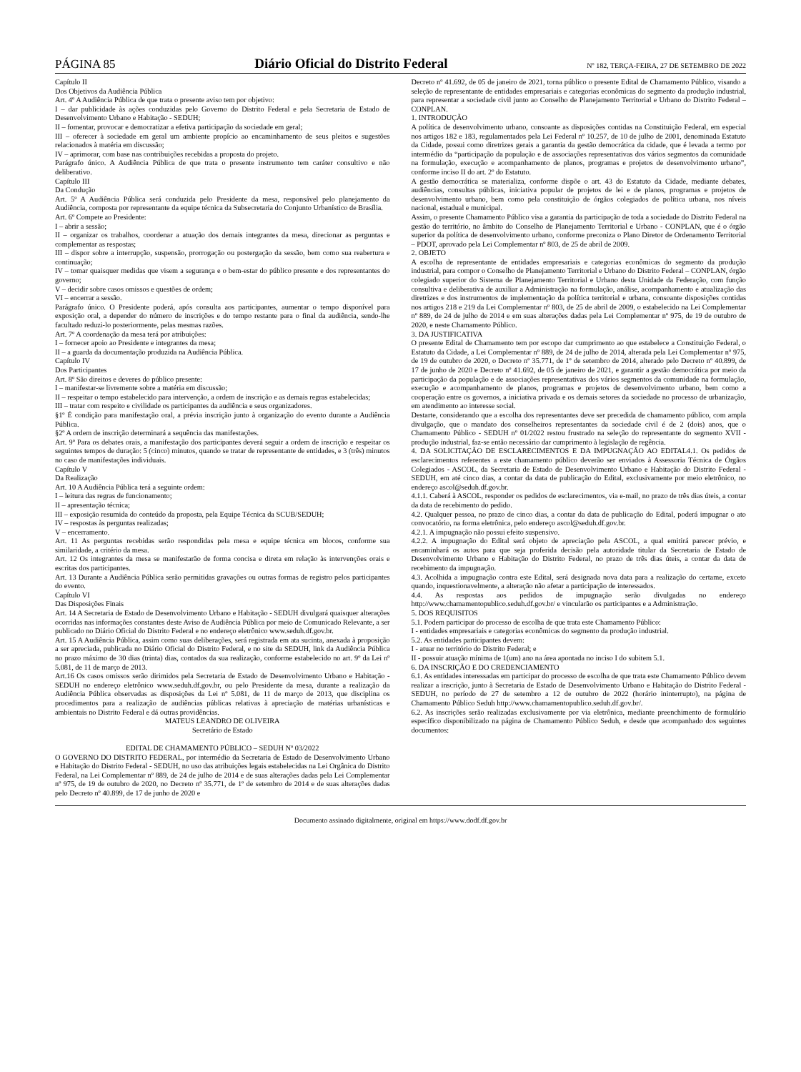PÁGINA 85 Diário Oficial do Distrito Federal Nº 182, TERÇA-FEIRA, 27 DE SETEMBRO DE 2022
Capítulo II
Dos Objetivos da Audiência Pública
Art. 4º A Audiência Pública de que trata o presente aviso tem por objetivo:
I – dar publicidade às ações conduzidas pelo Governo do Distrito Federal e pela Secretaria de Estado de Desenvolvimento Urbano e Habitação - SEDUH;
II – fomentar, provocar e democratizar a efetiva participação da sociedade em geral;
III – oferecer à sociedade em geral um ambiente propício ao encaminhamento de seus pleitos e sugestões relacionados à matéria em discussão;
IV – aprimorar, com base nas contribuições recebidas a proposta do projeto.
Parágrafo único. A Audiência Pública de que trata o presente instrumento tem caráter consultivo e não deliberativo.
Capítulo III
Da Condução
Art. 5º A Audiência Pública será conduzida pelo Presidente da mesa, responsável pelo planejamento da Audiência, composta por representante da equipe técnica da Subsecretaria do Conjunto Urbanístico de Brasília.
Art. 6º Compete ao Presidente:
I – abrir a sessão;
II – organizar os trabalhos, coordenar a atuação dos demais integrantes da mesa, direcionar as perguntas e complementar as respostas;
III – dispor sobre a interrupção, suspensão, prorrogação ou postergação da sessão, bem como sua reabertura e continuação;
IV – tomar quaisquer medidas que visem a segurança e o bem-estar do público presente e dos representantes do governo;
V – decidir sobre casos omissos e questões de ordem;
VI – encerrar a sessão.
Parágrafo único. O Presidente poderá, após consulta aos participantes, aumentar o tempo disponível para exposição oral, a depender do número de inscrições e do tempo restante para o final da audiência, sendo-lhe facultado reduzi-lo posteriormente, pelas mesmas razões.
Art. 7º A coordenação da mesa terá por atribuições:
I – fornecer apoio ao Presidente e integrantes da mesa;
II – a guarda da documentação produzida na Audiência Pública.
Capítulo IV
Dos Participantes
Art. 8º São direitos e deveres do público presente:
I – manifestar-se livremente sobre a matéria em discussão;
II – respeitar o tempo estabelecido para intervenção, a ordem de inscrição e as demais regras estabelecidas;
III – tratar com respeito e civilidade os participantes da audiência e seus organizadores.
§1º É condição para manifestação oral, a prévia inscrição junto à organização do evento durante a Audiência Pública.
§2º A ordem de inscrição determinará a sequência das manifestações.
Art. 9º Para os debates orais, a manifestação dos participantes deverá seguir a ordem de inscrição e respeitar os seguintes tempos de duração: 5 (cinco) minutos, quando se tratar de representante de entidades, e 3 (três) minutos no caso de manifestações individuais.
Capítulo V
Da Realização
Art. 10 A Audiência Pública terá a seguinte ordem:
I – leitura das regras de funcionamento;
II – apresentação técnica;
III – exposição resumida do conteúdo da proposta, pela Equipe Técnica da SCUB/SEDUH;
IV – respostas às perguntas realizadas;
V – encerramento.
Art. 11 As perguntas recebidas serão respondidas pela mesa e equipe técnica em blocos, conforme sua similaridade, a critério da mesa.
Art. 12 Os integrantes da mesa se manifestarão de forma concisa e direta em relação às intervenções orais e escritas dos participantes.
Art. 13 Durante a Audiência Pública serão permitidas gravações ou outras formas de registro pelos participantes do evento.
Capítulo VI
Das Disposições Finais
Art. 14 A Secretaria de Estado de Desenvolvimento Urbano e Habitação - SEDUH divulgará quaisquer alterações ocorridas nas informações constantes deste Aviso de Audiência Pública por meio de Comunicado Relevante, a ser publicado no Diário Oficial do Distrito Federal e no endereço eletrônico www.seduh.df.gov.br.
Art. 15 A Audiência Pública, assim como suas deliberações, será registrada em ata sucinta, anexada à proposição a ser apreciada, publicada no Diário Oficial do Distrito Federal, e no site da SEDUH, link da Audiência Pública no prazo máximo de 30 dias (trinta) dias, contados da sua realização, conforme estabelecido no art. 9º da Lei nº 5.081, de 11 de março de 2013.
Art.16 Os casos omissos serão dirimidos pela Secretaria de Estado de Desenvolvimento Urbano e Habitação - SEDUH no endereço eletrônico www.seduh.df.gov.br, ou pelo Presidente da mesa, durante a realização da Audiência Pública observadas as disposições da Lei nº 5.081, de 11 de março de 2013, que disciplina os procedimentos para a realização de audiências públicas relativas à apreciação de matérias urbanísticas e ambientais no Distrito Federal e dá outras providências.
MATEUS LEANDRO DE OLIVEIRA
Secretário de Estado
EDITAL DE CHAMAMENTO PÚBLICO – SEDUH Nº 03/2022
O GOVERNO DO DISTRITO FEDERAL, por intermédio da Secretaria de Estado de Desenvolvimento Urbano e Habitação do Distrito Federal - SEDUH, no uso das atribuições legais estabelecidas na Lei Orgânica do Distrito Federal, na Lei Complementar nº 889, de 24 de julho de 2014 e de suas alterações dadas pela Lei Complementar nº 975, de 19 de outubro de 2020, no Decreto nº 35.771, de 1º de setembro de 2014 e de suas alterações dadas pelo Decreto nº 40.899, de 17 de junho de 2020 e
Decreto nº 41.692, de 05 de janeiro de 2021, torna público o presente Edital de Chamamento Público, visando a seleção de representante de entidades empresariais e categorias econômicas do segmento da produção industrial, para representar a sociedade civil junto ao Conselho de Planejamento Territorial e Urbano do Distrito Federal – CONPLAN.
1. INTRODUÇÃO
A política de desenvolvimento urbano, consoante as disposições contidas na Constituição Federal, em especial nos artigos 182 e 183, regulamentados pela Lei Federal nº 10.257, de 10 de julho de 2001, denominada Estatuto da Cidade, possui como diretrizes gerais a garantia da gestão democrática da cidade, que é levada a termo por intermédio da “participação da população e de associações representativas dos vários segmentos da comunidade na formulação, execução e acompanhamento de planos, programas e projetos de desenvolvimento urbano”, conforme inciso II do art. 2º do Estatuto.
A gestão democrática se materializa, conforme dispõe o art. 43 do Estatuto da Cidade, mediante debates, audiências, consultas públicas, iniciativa popular de projetos de lei e de planos, programas e projetos de desenvolvimento urbano, bem como pela constituição de órgãos colegiados de política urbana, nos níveis nacional, estadual e municipal.
Assim, o presente Chamamento Público visa a garantia da participação de toda a sociedade do Distrito Federal na gestão do território, no âmbito do Conselho de Planejamento Territorial e Urbano - CONPLAN, que é o órgão superior da política de desenvolvimento urbano, conforme preconiza o Plano Diretor de Ordenamento Territorial – PDOT, aprovado pela Lei Complementar nº 803, de 25 de abril de 2009.
2. OBJETO
A escolha de representante de entidades empresariais e categorias econômicas do segmento da produção industrial, para compor o Conselho de Planejamento Territorial e Urbano do Distrito Federal – CONPLAN, órgão colegiado superior do Sistema de Planejamento Territorial e Urbano desta Unidade da Federação, com função consultiva e deliberativa de auxiliar a Administração na formulação, análise, acompanhamento e atualização das diretrizes e dos instrumentos de implementação da política territorial e urbana, consoante disposições contidas nos artigos 218 e 219 da Lei Complementar nº 803, de 25 de abril de 2009, o estabelecido na Lei Complementar nº 889, de 24 de julho de 2014 e em suas alterações dadas pela Lei Complementar nº 975, de 19 de outubro de 2020, e neste Chamamento Público.
3. DA JUSTIFICATIVA
O presente Edital de Chamamento tem por escopo dar cumprimento ao que estabelece a Constituição Federal, o Estatuto da Cidade, a Lei Complementar nº 889, de 24 de julho de 2014, alterada pela Lei Complementar nº 975, de 19 de outubro de 2020, o Decreto nº 35.771, de 1º de setembro de 2014, alterado pelo Decreto nº 40.899, de 17 de junho de 2020 e Decreto nº 41.692, de 05 de janeiro de 2021, e garantir a gestão democrática por meio da participação da população e de associações representativas dos vários segmentos da comunidade na formulação, execução e acompanhamento de planos, programas e projetos de desenvolvimento urbano, bem como a cooperação entre os governos, a iniciativa privada e os demais setores da sociedade no processo de urbanização, em atendimento ao interesse social.
Destarte, considerando que a escolha dos representantes deve ser precedida de chamamento público, com ampla divulgação, que o mandato dos conselheiros representantes da sociedade civil é de 2 (dois) anos, que o Chamamento Público - SEDUH nº 01/2022 restou frustrado na seleção do representante do segmento XVII - produção industrial, faz-se então necessário dar cumprimento à legislação de regência.
4. DA SOLICITAÇÃO DE ESCLARECIMENTOS E DA IMPUGNAÇÃO AO EDITAL4.1. Os pedidos de esclarecimentos referentes a este chamamento público deverão ser enviados à Assessoria Técnica de Órgãos Colegiados - ASCOL, da Secretaria de Estado de Desenvolvimento Urbano e Habitação do Distrito Federal - SEDUH, em até cinco dias, a contar da data de publicação do Edital, exclusivamente por meio eletrônico, no endereço ascol@seduh.df.gov.br.
4.1.1. Caberá à ASCOL, responder os pedidos de esclarecimentos, via e-mail, no prazo de três dias úteis, a contar da data de recebimento do pedido.
4.2. Qualquer pessoa, no prazo de cinco dias, a contar da data de publicação do Edital, poderá impugnar o ato convocatório, na forma eletrônica, pelo endereço ascol@seduh.df.gov.br.
4.2.1. A impugnação não possui efeito suspensivo.
4.2.2. A impugnação do Edital será objeto de apreciação pela ASCOL, a qual emitirá parecer prévio, e encaminhará os autos para que seja proferida decisão pela autoridade titular da Secretaria de Estado de Desenvolvimento Urbano e Habitação do Distrito Federal, no prazo de três dias úteis, a contar da data de recebimento da impugnação.
4.3. Acolhida a impugnação contra este Edital, será designada nova data para a realização do certame, exceto quando, inquestionavelmente, a alteração não afetar a participação de interessados.
4.4. As respostas aos pedidos de impugnação serão divulgadas no endereço http://www.chamamentopublico.seduh.df.gov.br/ e vincularão os participantes e a Administração.
5. DOS REQUISITOS
5.1. Podem participar do processo de escolha de que trata este Chamamento Público:
I - entidades empresariais e categorias econômicas do segmento da produção industrial.
5.2. As entidades participantes devem:
I - atuar no território do Distrito Federal; e
II - possuir atuação mínima de 1(um) ano na área apontada no inciso I do subitem 5.1.
6. DA INSCRIÇÃO E DO CREDENCIAMENTO
6.1. As entidades interessadas em participar do processo de escolha de que trata este Chamamento Público devem realizar a inscrição, junto à Secretaria de Estado de Desenvolvimento Urbano e Habitação do Distrito Federal - SEDUH, no período de 27 de setembro a 12 de outubro de 2022 (horário ininterrupto), na página de Chamamento Público Seduh http://www.chamamentopublico.seduh.df.gov.br/.
6.2. As inscrições serão realizadas exclusivamente por via eletrônica, mediante preenchimento de formulário específico disponibilizado na página de Chamamento Público Seduh, e desde que acompanhado dos seguintes documentos:
Documento assinado digitalmente, original em https://www.dodf.df.gov.br